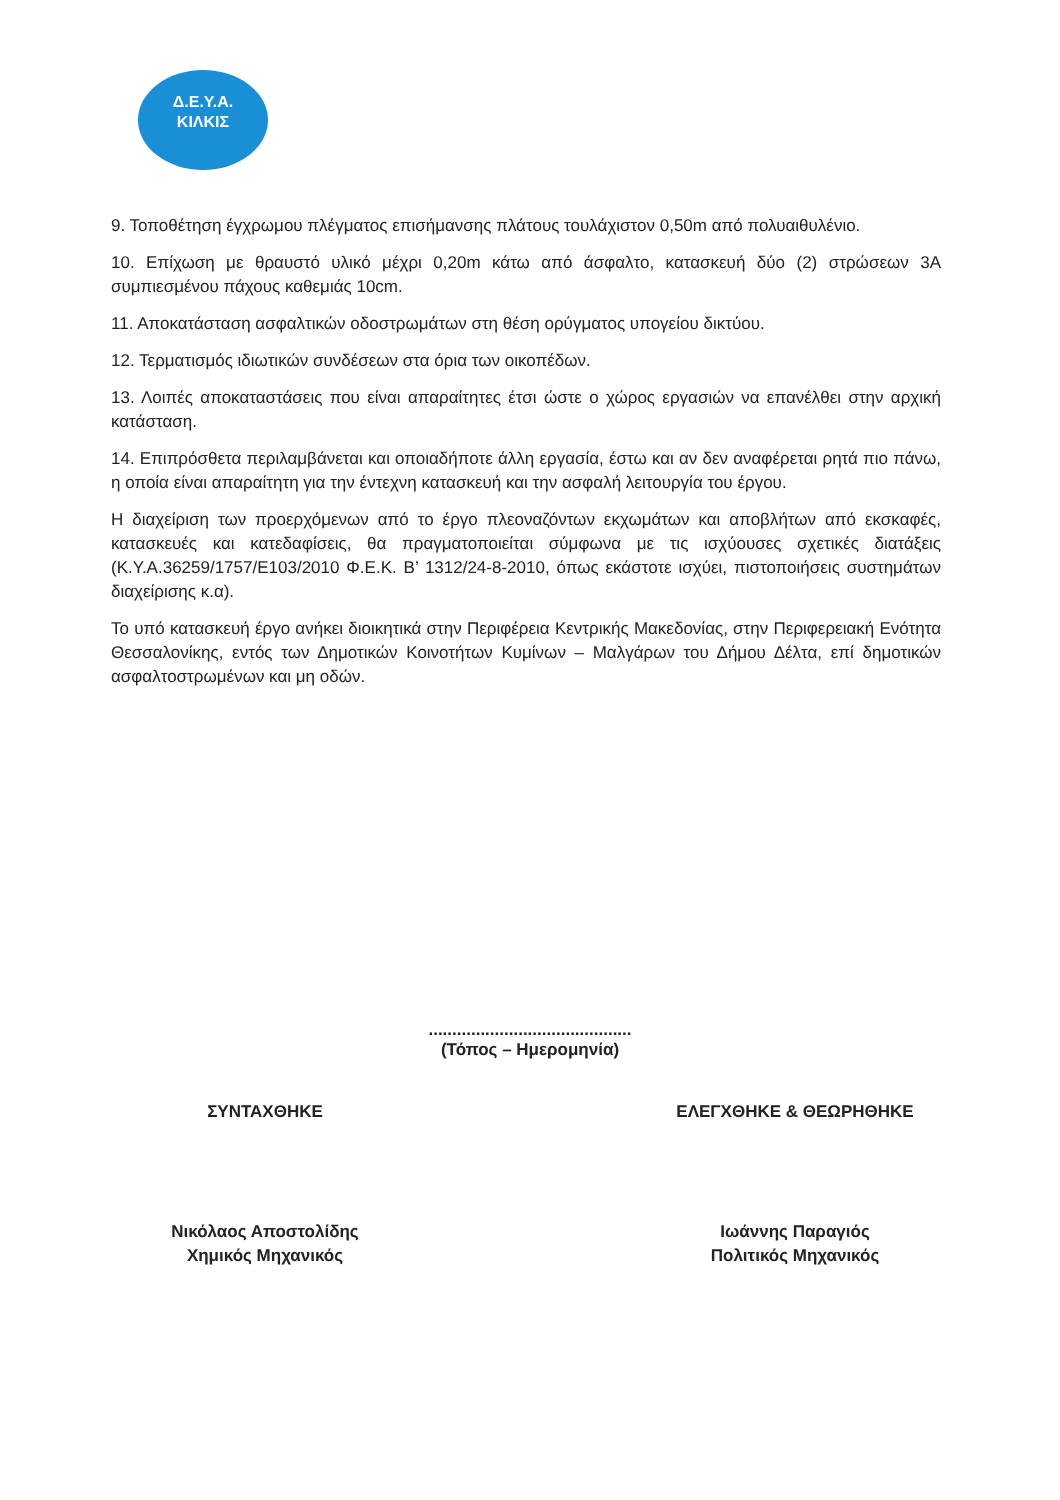Δ.Ε.Υ.Α.
ΚΙΛΚΙΣ
9. Τοποθέτηση έγχρωμου πλέγματος επισήμανσης πλάτους τουλάχιστον 0,50m από πολυαιθυλένιο.
10. Επίχωση με θραυστό υλικό μέχρι 0,20m κάτω από άσφαλτο, κατασκευή δύο (2) στρώσεων 3Α συμπιεσμένου πάχους καθεμιάς 10cm.
11. Αποκατάσταση ασφαλτικών οδοστρωμάτων στη θέση ορύγματος υπογείου δικτύου.
12. Τερματισμός ιδιωτικών συνδέσεων στα όρια των οικοπέδων.
13. Λοιπές αποκαταστάσεις που είναι απαραίτητες έτσι ώστε ο χώρος εργασιών να επανέλθει στην αρχική κατάσταση.
14. Επιπρόσθετα περιλαμβάνεται και οποιαδήποτε άλλη εργασία, έστω και αν δεν αναφέρεται ρητά πιο πάνω, η οποία είναι απαραίτητη για την έντεχνη κατασκευή και την ασφαλή λειτουργία του έργου.
Η διαχείριση των προερχόμενων από το έργο πλεοναζόντων εκχωμάτων και αποβλήτων από εκσκαφές, κατασκευές και κατεδαφίσεις, θα πραγματοποιείται σύμφωνα με τις ισχύουσες σχετικές διατάξεις (Κ.Υ.Α.36259/1757/Ε103/2010 Φ.Ε.Κ. Β’ 1312/24-8-2010, όπως εκάστοτε ισχύει, πιστοποιήσεις συστημάτων διαχείρισης κ.α).
Το υπό κατασκευή έργο ανήκει διοικητικά στην Περιφέρεια Κεντρικής Μακεδονίας, στην Περιφερειακή Ενότητα Θεσσαλονίκης, εντός των Δημοτικών Κοινοτήτων Κυμίνων – Μαλγάρων του Δήμου Δέλτα, επί δημοτικών ασφαλτοστρωμένων και μη οδών.
...........................................
(Τόπος – Ημερομηνία)
ΣΥΝΤΑΧΘΗΚΕ
Νικόλαος Αποστολίδης
Χημικός Μηχανικός
ΕΛΕΓΧΘΗΚΕ & ΘΕΩΡΗΘΗΚΕ
Ιωάννης Παραγιός
Πολιτικός Μηχανικός